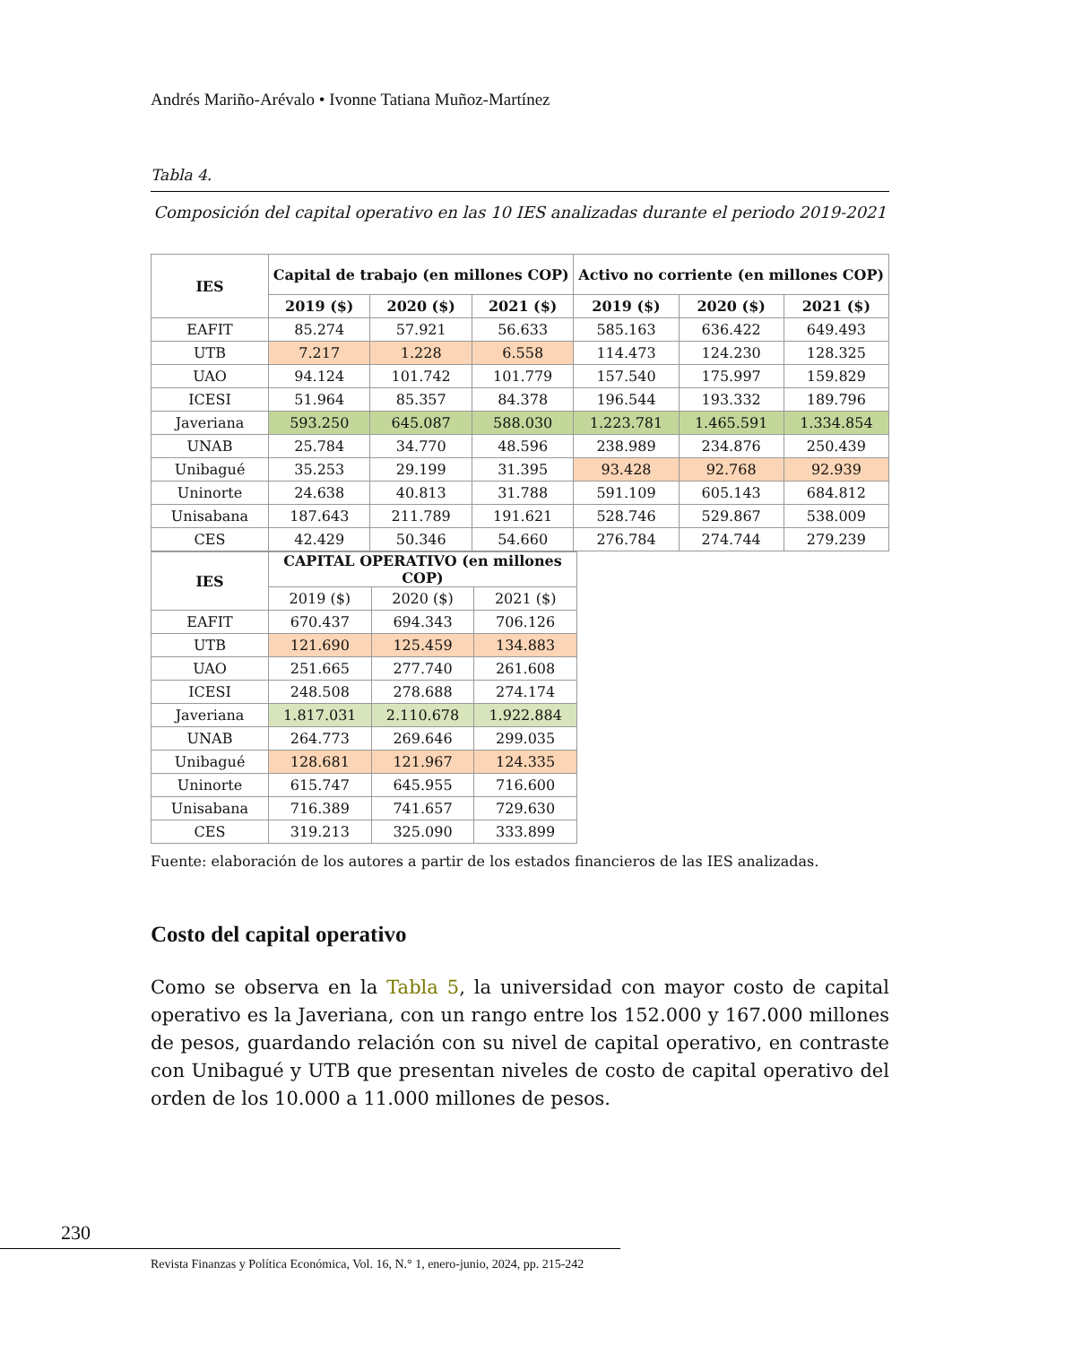Andrés Mariño-Arévalo • Ivonne Tatiana Muñoz-Martínez
Tabla 4.
Composición del capital operativo en las 10 IES analizadas durante el periodo 2019-2021
| IES | Capital de trabajo (en millones COP) | | | Activo no corriente (en millones COP) | | |
| --- | --- | --- | --- | --- | --- | --- |
| | 2019 ($) | 2020 ($) | 2021 ($) | 2019 ($) | 2020 ($) | 2021 ($) |
| EAFIT | 85.274 | 57.921 | 56.633 | 585.163 | 636.422 | 649.493 |
| UTB | 7.217 | 1.228 | 6.558 | 114.473 | 124.230 | 128.325 |
| UAO | 94.124 | 101.742 | 101.779 | 157.540 | 175.997 | 159.829 |
| ICESI | 51.964 | 85.357 | 84.378 | 196.544 | 193.332 | 189.796 |
| Javeriana | 593.250 | 645.087 | 588.030 | 1.223.781 | 1.465.591 | 1.334.854 |
| UNAB | 25.784 | 34.770 | 48.596 | 238.989 | 234.876 | 250.439 |
| Unibagué | 35.253 | 29.199 | 31.395 | 93.428 | 92.768 | 92.939 |
| Uninorte | 24.638 | 40.813 | 31.788 | 591.109 | 605.143 | 684.812 |
| Unisabana | 187.643 | 211.789 | 191.621 | 528.746 | 529.867 | 538.009 |
| CES | 42.429 | 50.346 | 54.660 | 276.784 | 274.744 | 279.239 |
| IES | CAPITAL OPERATIVO (en millones COP) | | |
| --- | --- | --- | --- |
| | 2019 ($) | 2020 ($) | 2021 ($) |
| EAFIT | 670.437 | 694.343 | 706.126 |
| UTB | 121.690 | 125.459 | 134.883 |
| UAO | 251.665 | 277.740 | 261.608 |
| ICESI | 248.508 | 278.688 | 274.174 |
| Javeriana | 1.817.031 | 2.110.678 | 1.922.884 |
| UNAB | 264.773 | 269.646 | 299.035 |
| Unibagué | 128.681 | 121.967 | 124.335 |
| Uninorte | 615.747 | 645.955 | 716.600 |
| Unisabana | 716.389 | 741.657 | 729.630 |
| CES | 319.213 | 325.090 | 333.899 |
Fuente: elaboración de los autores a partir de los estados financieros de las IES analizadas.
Costo del capital operativo
Como se observa en la Tabla 5, la universidad con mayor costo de capital operativo es la Javeriana, con un rango entre los 152.000 y 167.000 millones de pesos, guardando relación con su nivel de capital operativo, en contraste con Unibagué y UTB que presentan niveles de costo de capital operativo del orden de los 10.000 a 11.000 millones de pesos.
230
Revista Finanzas y Política Económica, Vol. 16, N.° 1, enero-junio, 2024, pp. 215-242